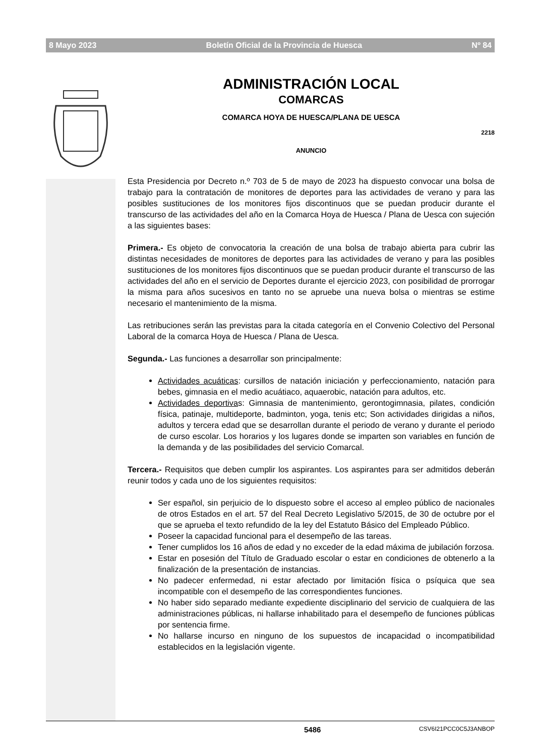8 Mayo 2023 Boletín Oficial de la Provincia de Huesca Nº 84
ADMINISTRACIÓN LOCAL
COMARCAS
COMARCA HOYA DE HUESCA/PLANA DE UESCA
2218
ANUNCIO
Esta Presidencia por Decreto n.º 703 de 5 de mayo de 2023 ha dispuesto convocar una bolsa de trabajo para la contratación de monitores de deportes para las actividades de verano y para las posibles sustituciones de los monitores fijos discontinuos que se puedan producir durante el transcurso de las actividades del año en la Comarca Hoya de Huesca / Plana de Uesca con sujeción a las siguientes bases:
Primera.- Es objeto de convocatoria la creación de una bolsa de trabajo abierta para cubrir las distintas necesidades de monitores de deportes para las actividades de verano y para las posibles sustituciones de los monitores fijos discontinuos que se puedan producir durante el transcurso de las actividades del año en el servicio de Deportes durante el ejercicio 2023, con posibilidad de prorrogar la misma para años sucesivos en tanto no se apruebe una nueva bolsa o mientras se estime necesario el mantenimiento de la misma.
Las retribuciones serán las previstas para la citada categoría en el Convenio Colectivo del Personal Laboral de la comarca Hoya de Huesca / Plana de Uesca.
Segunda.- Las funciones a desarrollar son principalmente:
Actividades acuáticas: cursillos de natación iniciación y perfeccionamiento, natación para bebes, gimnasia en el medio acuátiaco, aquaerobic, natación para adultos, etc.
Actividades deportivas: Gimnasia de mantenimiento, gerontogimnasia, pilates, condición física, patinaje, multideporte, badminton, yoga, tenis etc; Son actividades dirigidas a niños, adultos y tercera edad que se desarrollan durante el periodo de verano y durante el periodo de curso escolar. Los horarios y los lugares donde se imparten son variables en función de la demanda y de las posibilidades del servicio Comarcal.
Tercera.- Requisitos que deben cumplir los aspirantes. Los aspirantes para ser admitidos deberán reunir todos y cada uno de los siguientes requisitos:
Ser español, sin perjuicio de lo dispuesto sobre el acceso al empleo público de nacionales de otros Estados en el art. 57 del Real Decreto Legislativo 5/2015, de 30 de octubre por el que se aprueba el texto refundido de la ley del Estatuto Básico del Empleado Público.
Poseer la capacidad funcional para el desempeño de las tareas.
Tener cumplidos los 16 años de edad y no exceder de la edad máxima de jubilación forzosa.
Estar en posesión del Título de Graduado escolar o estar en condiciones de obtenerlo a la finalización de la presentación de instancias.
No padecer enfermedad, ni estar afectado por limitación física o psíquica que sea incompatible con el desempeño de las correspondientes funciones.
No haber sido separado mediante expediente disciplinario del servicio de cualquiera de las administraciones públicas, ni hallarse inhabilitado para el desempeño de funciones públicas por sentencia firme.
No hallarse incurso en ninguno de los supuestos de incapacidad o incompatibilidad establecidos en la legislación vigente.
5486 CSV6I21PCC0C5J3ANBOP